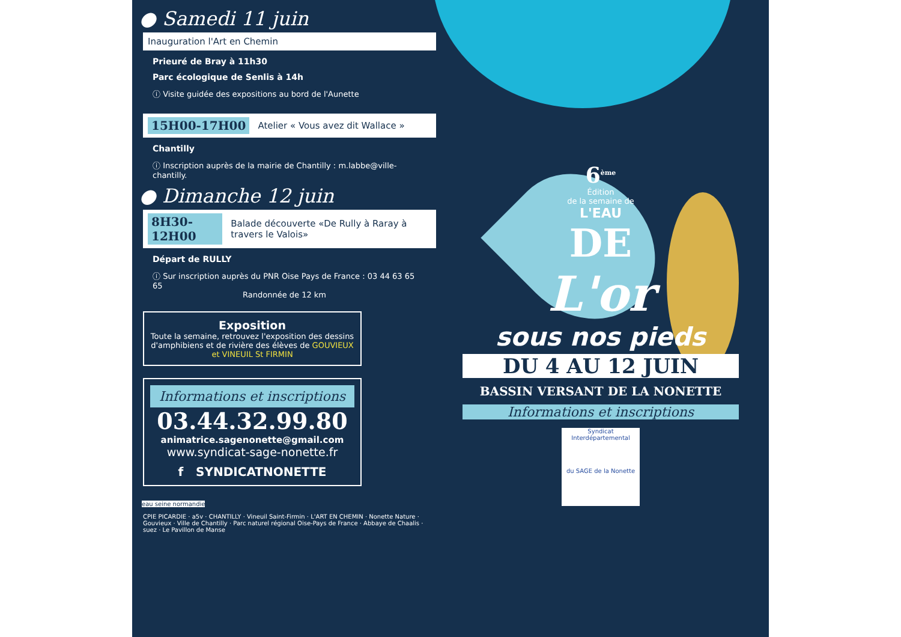● Samedi 11 juin
Inauguration l'Art en Chemin
Prieuré de Bray à 11h30
Parc écologique de Senlis à 14h
ⓘ Visite guidée des expositions au bord de l'Aunette
15H00-17H00 Atelier « Vous avez dit Wallace »
Chantilly
ⓘ Inscription auprès de la mairie de Chantilly : m.labbe@ville-chantilly.
● Dimanche 12 juin
8H30-12H00 Balade découverte «De Rully à Raray à travers le Valois»
Départ de RULLY
ⓘ Sur inscription auprès du PNR Oise Pays de France : 03 44 63 65 65
Randonnée de 12 km
Exposition
Toute la semaine, retrouvez l'exposition des dessins d'amphibiens et de rivière des élèves de GOUVIEUX et VINEUIL St FIRMIN
Informations et inscriptions
03.44.32.99.80
animatrice.sagenonette@gmail.com
www.syndicat-sage-nonette.fr
f SYNDICATNONETTE
eau seine normandie
CPIE PICARDIE · a5v · CHANTILLY · Vineuil Saint-Firmin · L'ART EN CHEMIN · Nonette Nature · Gouvieux · Ville de Chantilly · Parc naturel régional Oise-Pays de France · Abbaye de Chaalis · suez · Le Pavillon de Manse
6<sup>ème</sup>
Édition
de la semaine de
L'EAU
DE
L'or
sous nos pieds
DU 4 AU 12 JUIN
BASSIN VERSANT DE LA NONETTE
Informations et inscriptions
Syndicat Interdépartemental
du SAGE de la Nonette